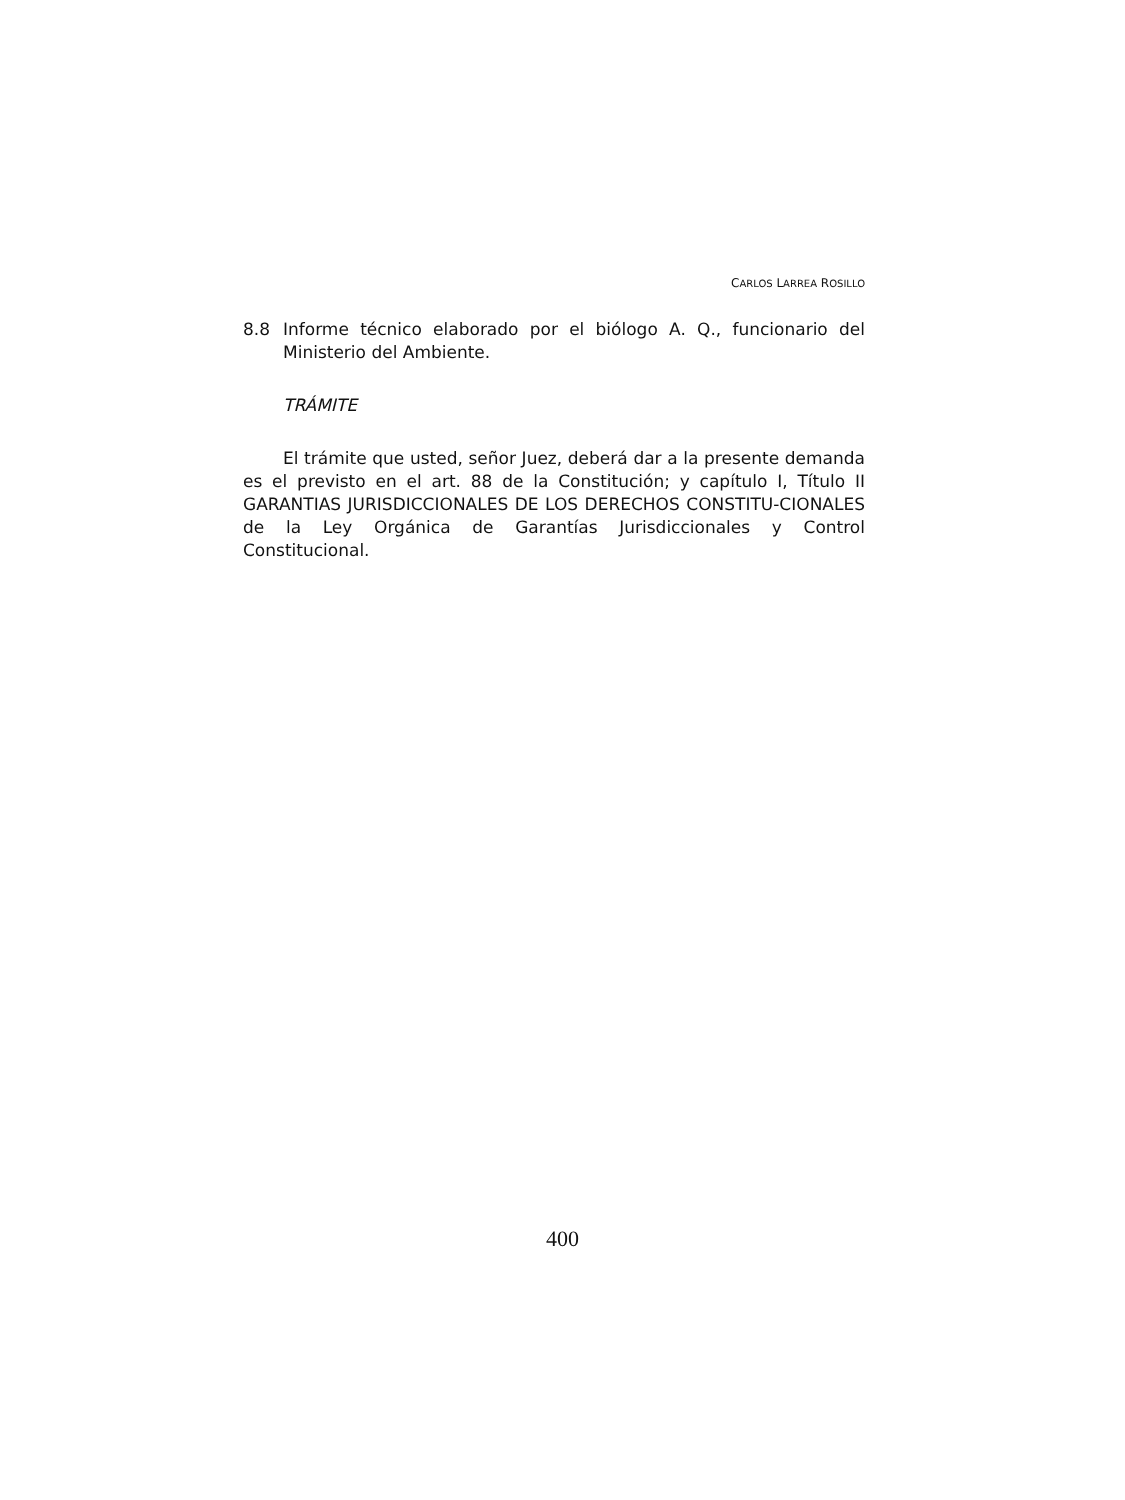CARLOS LARREA ROSILLO
8.8 Informe técnico elaborado por el biólogo A. Q., funcionario del Ministerio del Ambiente.
TRÁMITE
El trámite que usted, señor Juez, deberá dar a la presente demanda es el previsto en el art. 88 de la Constitución; y capítulo I, Título II GARANTIAS JURISDICCIONALES DE LOS DERECHOS CONSTITU-CIONALES de la Ley Orgánica de Garantías Jurisdiccionales y Control Constitucional.
400